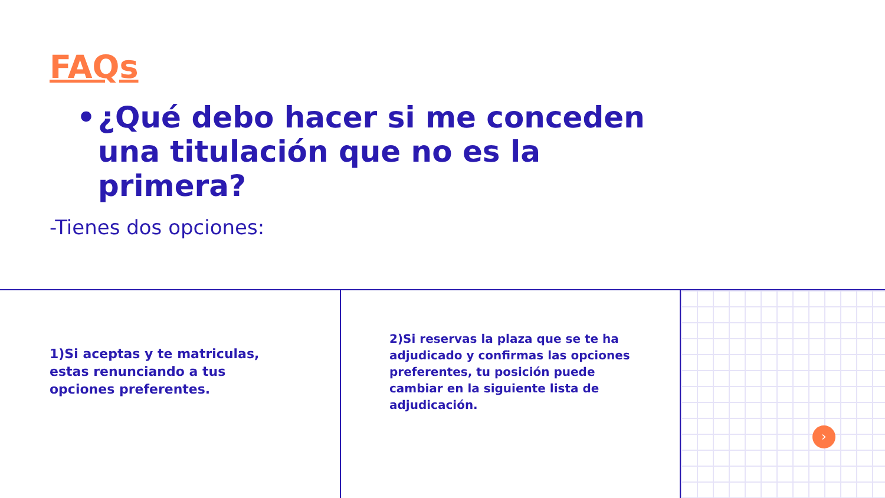FAQs
• ¿Qué debo hacer si me conceden una titulación que no es la primera?
-Tienes dos opciones:
1)Si aceptas y te matriculas, estas renunciando a tus opciones preferentes.
2)Si reservas la plaza que se te ha adjudicado y confirmas las opciones preferentes, tu posición puede cambiar en la siguiente lista de adjudicación.
›